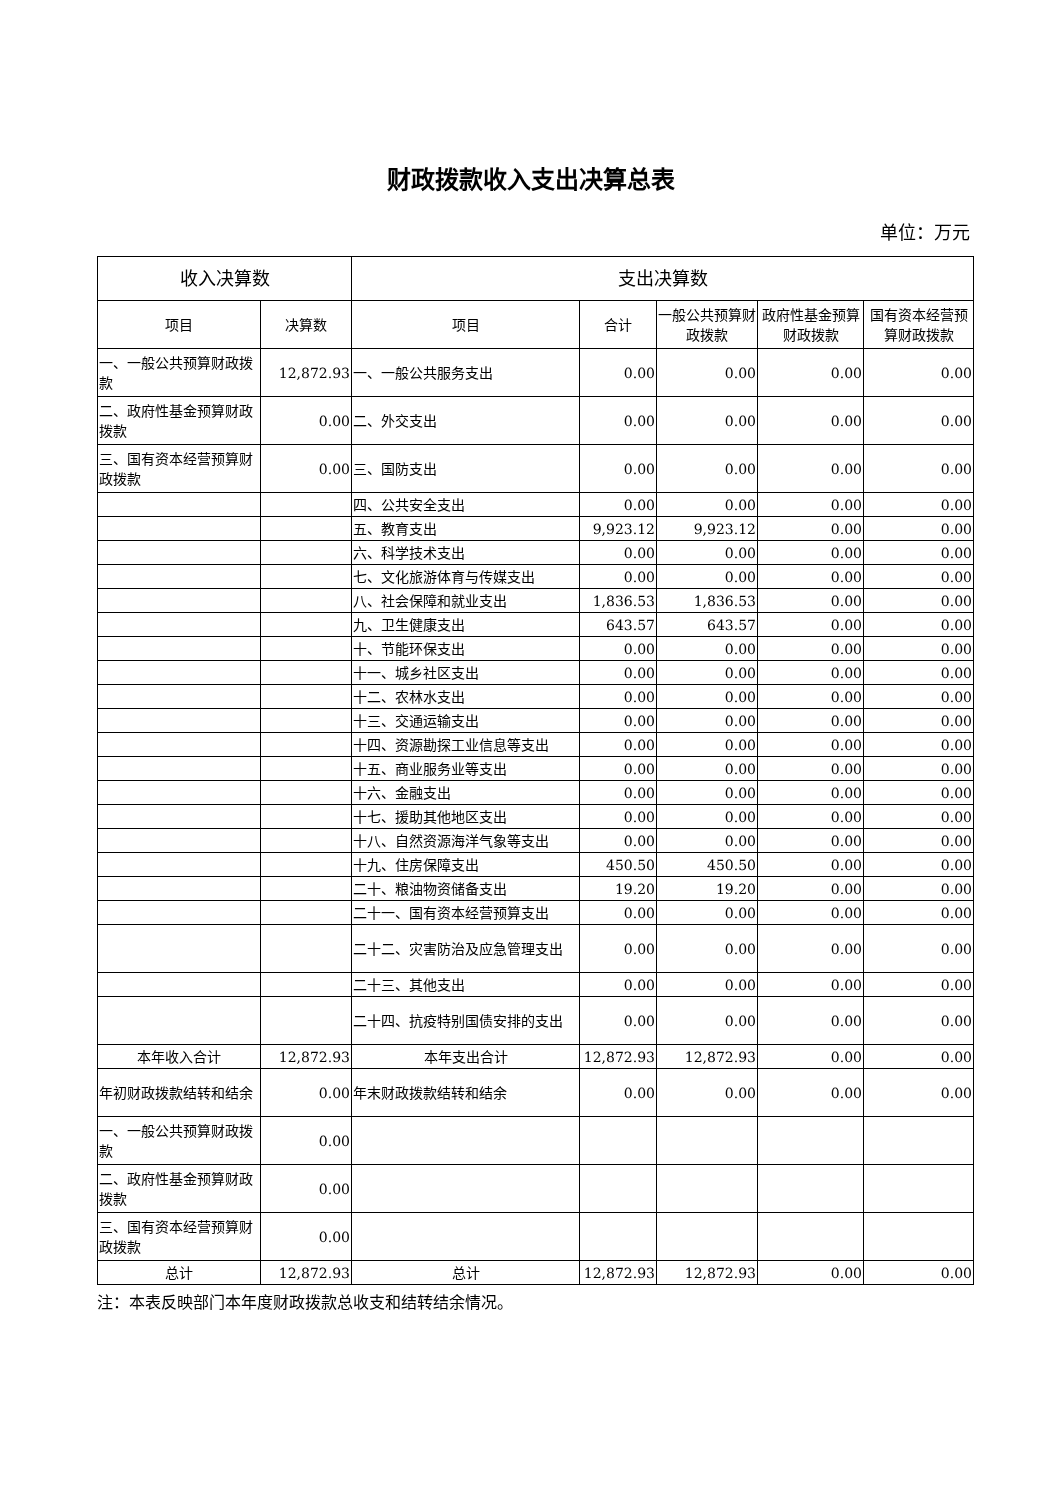财政拨款收入支出决算总表
单位：万元
| 收入决算数 | | 支出决算数 | | | | |
| --- | --- | --- | --- | --- | --- | --- |
| 项目 | 决算数 | 项目 | 合计 | 一般公共预算财政拨款 | 政府性基金预算财政拨款 | 国有资本经营预算财政拨款 |
| 一、一般公共预算财政拨款 | 12,872.93 | 一、一般公共服务支出 | 0.00 | 0.00 | 0.00 | 0.00 |
| 二、政府性基金预算财政拨款 | 0.00 | 二、外交支出 | 0.00 | 0.00 | 0.00 | 0.00 |
| 三、国有资本经营预算财政拨款 | 0.00 | 三、国防支出 | 0.00 | 0.00 | 0.00 | 0.00 |
| | | 四、公共安全支出 | 0.00 | 0.00 | 0.00 | 0.00 |
| | | 五、教育支出 | 9,923.12 | 9,923.12 | 0.00 | 0.00 |
| | | 六、科学技术支出 | 0.00 | 0.00 | 0.00 | 0.00 |
| | | 七、文化旅游体育与传媒支出 | 0.00 | 0.00 | 0.00 | 0.00 |
| | | 八、社会保障和就业支出 | 1,836.53 | 1,836.53 | 0.00 | 0.00 |
| | | 九、卫生健康支出 | 643.57 | 643.57 | 0.00 | 0.00 |
| | | 十、节能环保支出 | 0.00 | 0.00 | 0.00 | 0.00 |
| | | 十一、城乡社区支出 | 0.00 | 0.00 | 0.00 | 0.00 |
| | | 十二、农林水支出 | 0.00 | 0.00 | 0.00 | 0.00 |
| | | 十三、交通运输支出 | 0.00 | 0.00 | 0.00 | 0.00 |
| | | 十四、资源勘探工业信息等支出 | 0.00 | 0.00 | 0.00 | 0.00 |
| | | 十五、商业服务业等支出 | 0.00 | 0.00 | 0.00 | 0.00 |
| | | 十六、金融支出 | 0.00 | 0.00 | 0.00 | 0.00 |
| | | 十七、援助其他地区支出 | 0.00 | 0.00 | 0.00 | 0.00 |
| | | 十八、自然资源海洋气象等支出 | 0.00 | 0.00 | 0.00 | 0.00 |
| | | 十九、住房保障支出 | 450.50 | 450.50 | 0.00 | 0.00 |
| | | 二十、粮油物资储备支出 | 19.20 | 19.20 | 0.00 | 0.00 |
| | | 二十一、国有资本经营预算支出 | 0.00 | 0.00 | 0.00 | 0.00 |
| | | 二十二、灾害防治及应急管理支出 | 0.00 | 0.00 | 0.00 | 0.00 |
| | | 二十三、其他支出 | 0.00 | 0.00 | 0.00 | 0.00 |
| | | 二十四、抗疫特别国债安排的支出 | 0.00 | 0.00 | 0.00 | 0.00 |
| 本年收入合计 | 12,872.93 | 本年支出合计 | 12,872.93 | 12,872.93 | 0.00 | 0.00 |
| 年初财政拨款结转和结余 | 0.00 | 年末财政拨款结转和结余 | 0.00 | 0.00 | 0.00 | 0.00 |
| 一、一般公共预算财政拨款 | 0.00 | | | | | |
| 二、政府性基金预算财政拨款 | 0.00 | | | | | |
| 三、国有资本经营预算财政拨款 | 0.00 | | | | | |
| 总计 | 12,872.93 | 总计 | 12,872.93 | 12,872.93 | 0.00 | 0.00 |
注：本表反映部门本年度财政拨款总收支和结转结余情况。